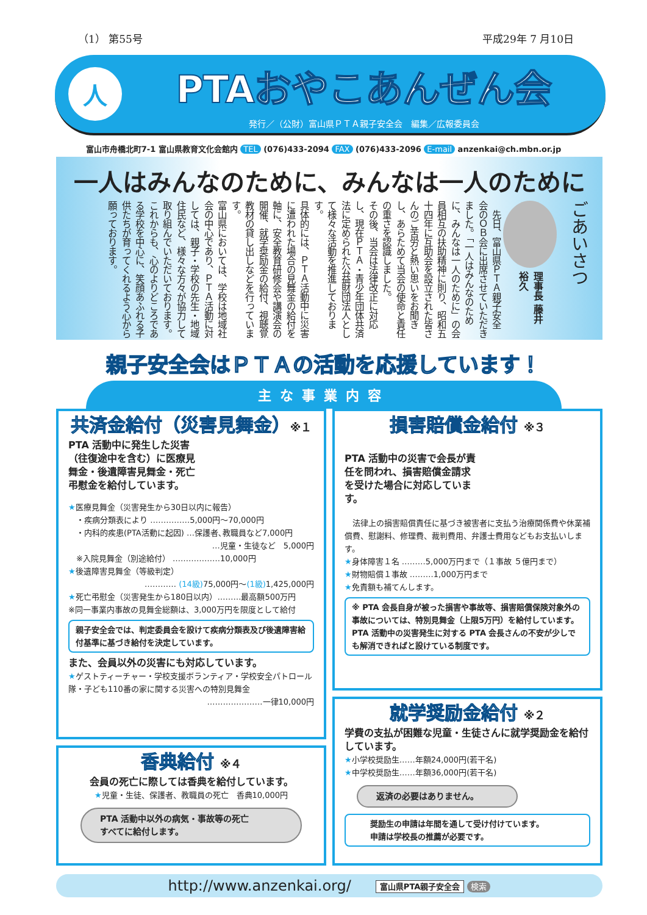（1） 第55号 平成29年 7 月10日
人
PTAおやこあんぜん会
発行／（公財）富山県ＰＴＡ親子安全会　編集／広報委員会
富山市舟橋北町7-1 富山県教育文化会館内 TEL (076)433-2094 FAX (076)433-2096 E-mail anzenkai@ch.mbn.or.jp
一人はみんなのために、みんなは一人のために
ごあいさつ
理事長 藤井裕久
先日、富山県ＰＴＡ親子安全会のＯＢ会に出席させていただきました。「一人はみんなのために、みんなは一人のために」の会員相互の扶助精神に則り、昭和五十四年に互助会を設立された皆さんのご苦労と熱い思いをお聞きし、あらためて当会の使命と責任の重さを認識しました。
その後、当会は法律改正に対応し、現在ＰＴＡ・青少年団体共済法に定められた公益財団法人として様々な活動を推進しております。
具体的には、ＰＴＡ活動中に災害に遭われた場合の見舞金の給付を軸に、安全教育研修会や講演会の開催、就学奨励金の給付、視聴覚教材の貸し出しなどを行っています。
富山県においては、学校は地域社会の中心であり、ＰＴＡ活動に対しては、親子・学校の先生・地域住民など、様々な方々が協力して取り組んでいただいております。
これからも、心のよりどころである学校を中心に、笑顔あふれる子供たちが育ってくれるよう心から願っております。
親子安全会はＰＴＡの活動を応援しています！
主な事業内容
共済金給付（災害見舞金）※１
PTA 活動中に発生した災害（往復途中を含む）に医療見舞金・後遺障害見舞金・死亡弔慰金を給付しています。
★医療見舞金（災害発生から30日以内に報告）
　・疾病分類表により ……………5,000円〜70,000円
　・内科的疾患(PTA活動に起因) …保護者､教職員など7,000円
…児童・生徒など　5,000円
　※入院見舞金（別途給付） ………………10,000円
★後遺障害見舞金（等級判定）
………… (14級) 75,000円〜(1級) 1,425,000円
★死亡弔慰金（災害発生から180日以内）………最高額500万円
※同一事業内事故の見舞金総額は、3,000万円を限度として給付
親子安全会では、判定委員会を設けて疾病分類表及び後遺障害給付基準に基づき給付を決定しています。
また、会員以外の災害にも対応しています。
★ゲストティーチャー・学校支援ボランティア・学校安全パトロール隊・子ども110番の家に関する災害への特別見舞金
…………………一律10,000円
香典給付 ※４
会員の死亡に際しては香典を給付しています。
★児童・生徒、保護者、教職員の死亡　香典10,000円
PTA 活動中以外の病気・事故等の死亡
すべてに給付します。
損害賠償金給付 ※３
PTA 活動中の災害で会長が責任を問われ、損害賠償金請求を受けた場合に対応しています。
　法律上の損害賠償責任に基づき被害者に支払う治療関係費や休業補償費、慰謝料、修理費、裁判費用、弁護士費用などもお支払いします。
★身体障害１名 ………5,000万円まで（１事故 ５億円まで）
★財物賠償１事故 ………1,000万円まで
★免責額も補てんします。
※ PTA 会長自身が被った損害や事故等、損害賠償保険対象外の事故については、特別見舞金（上限5万円）を給付しています。
PTA 活動中の災害発生に対する PTA 会長さんの不安が少しでも解消できればと設けている制度です。
就学奨励金給付 ※２
学費の支払が困難な児童・生徒さんに就学奨励金を給付しています。
★小学校奨励生……年額24,000円(若干名)
★中学校奨励生……年額36,000円(若干名)
返済の必要はありません。
奨励生の申請は年間を通して受け付けています。
申請は学校長の推薦が必要です。
http://www.anzenkai.org/ 富山県PTA親子安全会 検索